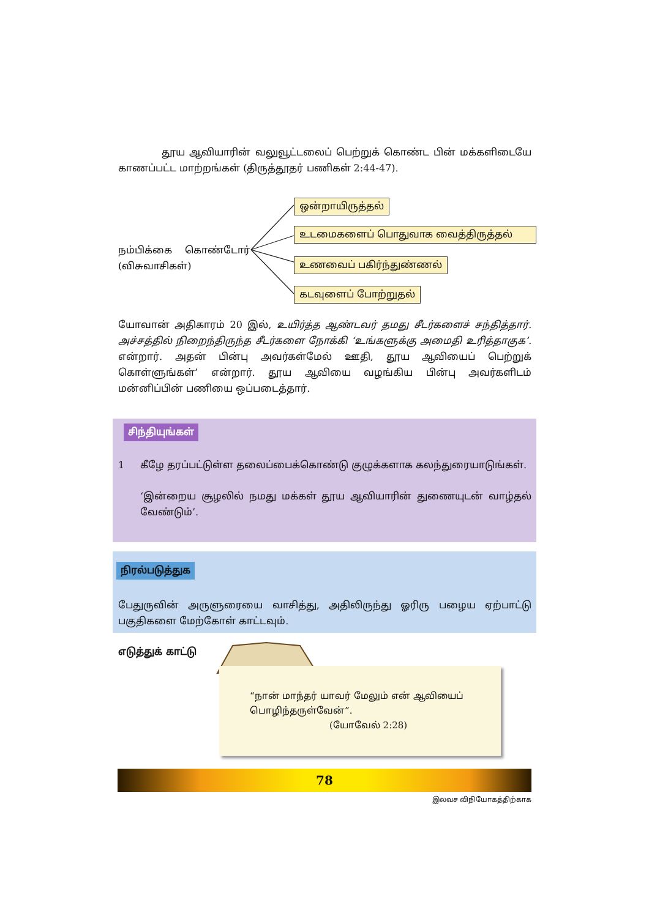தூய ஆவியாரின் வலுவூட்டலைப் பெற்றுக் கொண்ட பின் மக்களிடையே காணப்பட்ட மாற்றங்கள் (திருத்தூதர் பணிகள் 2:44-47).
நம்பிக்கை கொண்டோர் (விசுவாசிகள்)
ஒன்றாயிருத்தல்
உடமைகளைப் பொதுவாக வைத்திருத்தல்
உணவைப் பகிர்ந்துண்ணல்
கடவுளைப் போற்றுதல்
யோவான் அதிகாரம் 20 இல், உயிர்த்த ஆண்டவர் தமது சீடர்களைச் சந்தித்தார். அச்சத்தில் நிறைந்திருந்த சீடர்களை நோக்கி ‘உங்களுக்கு அமைதி உரித்தாகுக’. என்றார். அதன் பின்பு அவர்கள்மேல் ஊதி, தூய ஆவியைப் பெற்றுக் கொள்ளுங்கள்’ என்றார். தூய ஆவியை வழங்கிய பின்பு அவர்களிடம் மன்னிப்பின் பணியை ஒப்படைத்தார்.
சிந்தியுங்கள்
1 கீழே தரப்பட்டுள்ள தலைப்பைக்கொண்டு குழுக்களாக கலந்துரையாடுங்கள்.
‘இன்றைய சூழலில் நமது மக்கள் தூய ஆவியாரின் துணையுடன் வாழ்தல் வேண்டும்’.
நிரல்படுத்துக
பேதுருவின் அருளுரையை வாசித்து, அதிலிருந்து ஓரிரு பழைய ஏற்பாட்டு பகுதிகளை மேற்கோள் காட்டவும்.
எடுத்துக் காட்டு
“நான் மாந்தர் யாவர் மேலும் என் ஆவியைப் பொழிந்தருள்வேன்”.
(யோவேல் 2:28)
78
இலவச விநியோகத்திற்காக